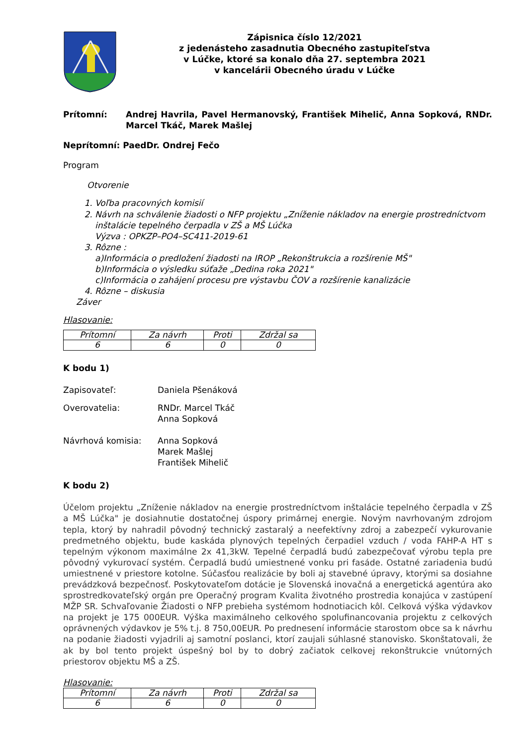Zápisnica číslo 12/2021
z jedenásteho zasadnutia Obecného zastupiteľstva
v Lúčke, ktoré sa konalo dňa 27. septembra 2021
v kancelárii Obecného úradu v Lúčke
Prítomní: Andrej Havrila, Pavel Hermanovský, František Mihelič, Anna Sopková, RNDr. Marcel Tkáč, Marek Mašlej
Neprítomní: PaedDr. Ondrej Fečo
Program
Otvorenie
1. Voľba pracovných komisií
2. Návrh na schválenie žiadosti o NFP projektu „Zníženie nákladov na energie prostredníctvom inštalácie tepelného čerpadla v ZŠ a MŠ Lúčka
Výzva : OPKZP–PO4–SC411-2019-61
3. Rôzne :
a)Informácia o predložení žiadosti na IROP „Rekonštrukcia a rozšírenie MŠ"
b)Informácia o výsledku súťaže „Dedina roka 2021"
c)Informácia o zahájení procesu pre výstavbu ČOV a rozšírenie kanalizácie
4. Rôzne – diskusia
Záver
Hlasovanie:
| Prítomní | Za návrh | Proti | Zdržal sa |
| 6 | 6 | 0 | 0 |
K bodu 1)
Zapisovateľ: Daniela Pšenáková
Overovatelia: RNDr. Marcel Tkáč
Anna Sopková
Návrhová komisia: Anna Sopková
Marek Mašlej
František Mihelič
K bodu 2)
Účelom projektu „Zníženie nákladov na energie prostredníctvom inštalácie tepelného čerpadla v ZŠ a MŠ Lúčka" je dosiahnutie dostatočnej úspory primárnej energie. Novým navrhovaným zdrojom tepla, ktorý by nahradil pôvodný technický zastaralý a neefektívny zdroj a zabezpečí vykurovanie predmetného objektu, bude kaskáda plynových tepelných čerpadiel vzduch / voda FAHP-A HT s tepelným výkonom maximálne 2x 41,3kW. Tepelné čerpadlá budú zabezpečovať výrobu tepla pre pôvodný vykurovací systém. Čerpadlá budú umiestnené vonku pri fasáde. Ostatné zariadenia budú umiestnené v priestore kotolne. Súčasťou realizácie by boli aj stavebné úpravy, ktorými sa dosiahne prevádzková bezpečnosť. Poskytovateľom dotácie je Slovenská inovačná a energetická agentúra ako sprostredkovateľský orgán pre Operačný program Kvalita životného prostredia konajúca v zastúpení MŽP SR. Schvaľovanie Žiadosti o NFP prebieha systémom hodnotiacich kôl. Celková výška výdavkov na projekt je 175 000EUR. Výška maximálneho celkového spolufinancovania projektu z celkových oprávnených výdavkov je 5% t.j. 8 750,00EUR. Po prednesení informácie starostom obce sa k návrhu na podanie žiadosti vyjadrili aj samotní poslanci, ktorí zaujali súhlasné stanovisko. Skonštatovali, že ak by bol tento projekt úspešný bol by to dobrý začiatok celkovej rekonštrukcie vnútorných priestorov objektu MŠ a ZŠ.
Hlasovanie:
| Prítomní | Za návrh | Proti | Zdržal sa |
| 6 | 6 | 0 | 0 |